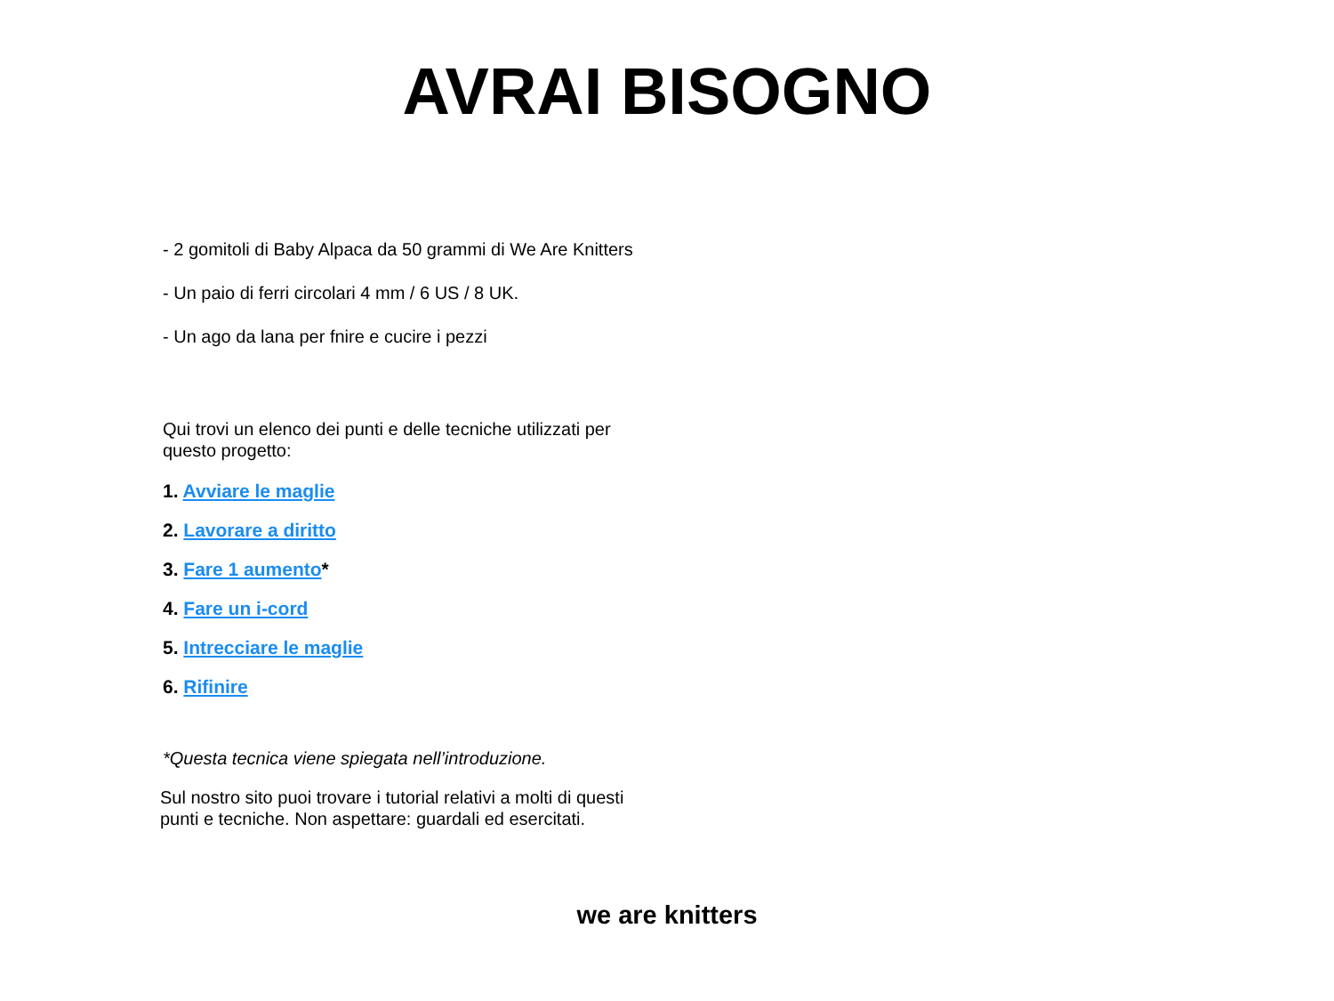AVRAI BISOGNO
- 2 gomitoli di Baby Alpaca da 50 grammi di We Are Knitters
- Un paio di ferri circolari 4 mm / 6 US / 8 UK.
- Un ago da lana per fnire e cucire i pezzi
Qui trovi un elenco dei punti e delle tecniche utilizzati per
questo progetto:
1. Avviare le maglie
2. Lavorare a diritto
3. Fare 1 aumento*
4. Fare un i-cord
5. Intrecciare le maglie
6. Rifinire
*Questa tecnica viene spiegata nell’introduzione.
Sul nostro sito puoi trovare i tutorial relativi a molti di questi
punti e tecniche. Non aspettare: guardali ed esercitati.
we are knitters